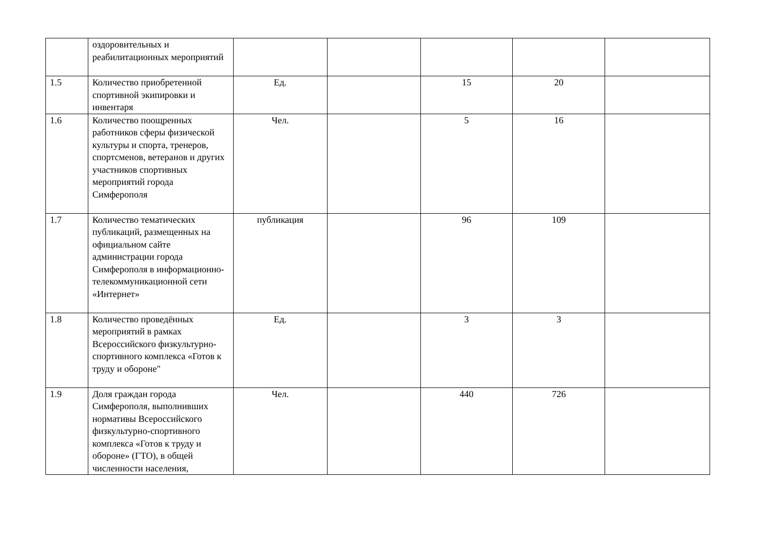| | оздоровительных и реабилитационных мероприятий | | | | | |
| 1.5 | Количество приобретенной спортивной экипировки и инвентаря | Ед. | | 15 | 20 | |
| 1.6 | Количество поощренных работников сферы физической культуры и спорта, тренеров, спортсменов, ветеранов и других участников спортивных мероприятий города Симферополя | Чел. | | 5 | 16 | |
| 1.7 | Количество тематических публикаций, размещенных на официальном сайте администрации города Симферополя в информационно-телекоммуникационной сети «Интернет» | публикация | | 96 | 109 | |
| 1.8 | Количество проведённых мероприятий в рамках Всероссийского физкультурно-спортивного комплекса «Готов к труду и обороне" | Ед. | | 3 | 3 | |
| 1.9 | Доля граждан города Симферополя, выполнивших нормативы Всероссийского физкультурно-спортивного комплекса «Готов к труду и обороне» (ГТО), в общей численности населения, | Чел. | | 440 | 726 | |